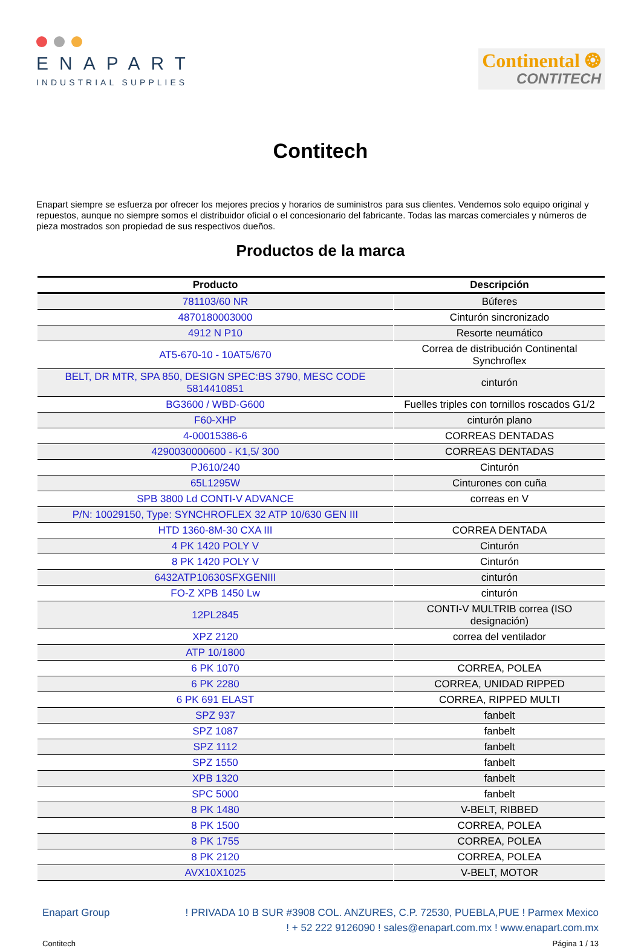ENAPART
INDUSTRIAL SUPPLIES
Continental ❂
CONTITECH
Contitech
Enapart siempre se esfuerza por ofrecer los mejores precios y horarios de suministros para sus clientes. Vendemos solo equipo original y repuestos, aunque no siempre somos el distribuidor oficial o el concesionario del fabricante. Todas las marcas comerciales y números de pieza mostrados son propiedad de sus respectivos dueños.
Productos de la marca
| Producto | Descripción |
| --- | --- |
| 781103/60 NR | Búferes |
| 4870180003000 | Cinturón sincronizado |
| 4912 N P10 | Resorte neumático |
| AT5-670-10 - 10AT5/670 | Correa de distribución Continental Synchroflex |
| BELT, DR MTR, SPA 850, DESIGN SPEC:BS 3790, MESC CODE 5814410851 | cinturón |
| BG3600 / WBD-G600 | Fuelles triples con tornillos roscados G1/2 |
| F60-XHP | cinturón plano |
| 4-00015386-6 | CORREAS DENTADAS |
| 4290030000600 - K1,5/ 300 | CORREAS DENTADAS |
| PJ610/240 | Cinturón |
| 65L1295W | Cinturones con cuña |
| SPB 3800 Ld CONTI-V ADVANCE | correas en V |
| P/N: 10029150, Type: SYNCHROFLEX 32 ATP 10/630 GEN III | |
| HTD 1360-8M-30 CXA III | CORREA DENTADA |
| 4 PK 1420 POLY V | Cinturón |
| 8 PK 1420 POLY V | Cinturón |
| 6432ATP10630SFXGENIII | cinturón |
| FO-Z XPB 1450 Lw | cinturón |
| 12PL2845 | CONTI-V MULTRIB correa (ISO designación) |
| XPZ 2120 | correa del ventilador |
| ATP 10/1800 | |
| 6 PK 1070 | CORREA, POLEA |
| 6 PK 2280 | CORREA, UNIDAD RIPPED |
| 6 PK 691 ELAST | CORREA, RIPPED MULTI |
| SPZ 937 | fanbelt |
| SPZ 1087 | fanbelt |
| SPZ 1112 | fanbelt |
| SPZ 1550 | fanbelt |
| XPB 1320 | fanbelt |
| SPC 5000 | fanbelt |
| 8 PK 1480 | V-BELT, RIBBED |
| 8 PK 1500 | CORREA, POLEA |
| 8 PK 1755 | CORREA, POLEA |
| 8 PK 2120 | CORREA, POLEA |
| AVX10X1025 | V-BELT, MOTOR |
Enapart Group ! PRIVADA 10 B SUR #3908 COL. ANZURES, C.P. 72530, PUEBLA,PUE ! Parmex Mexico
! + 52 222 9126090 ! sales@enapart.com.mx ! www.enapart.com.mx
Contitech Página 1 / 13